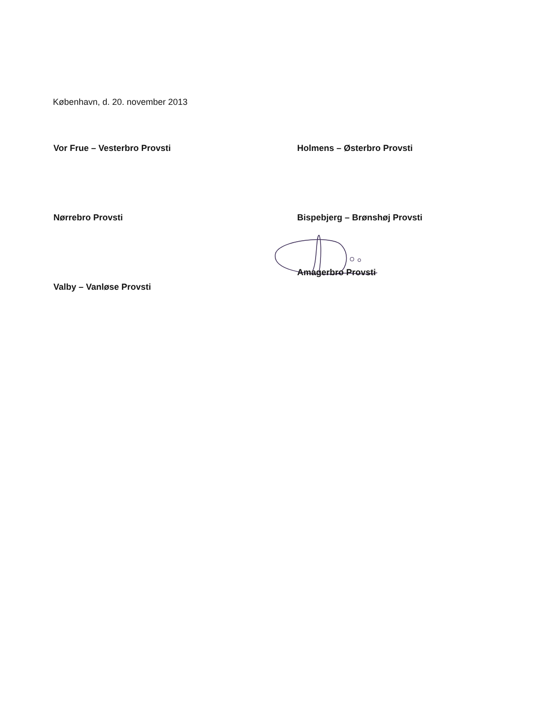København, d. 20. november 2013
Vor Frue – Vesterbro Provsti
Holmens – Østerbro Provsti
Nørrebro Provsti
Bispebjerg – Brønshøj Provsti
Valby – Vanløse Provsti
Amagerbro Provsti